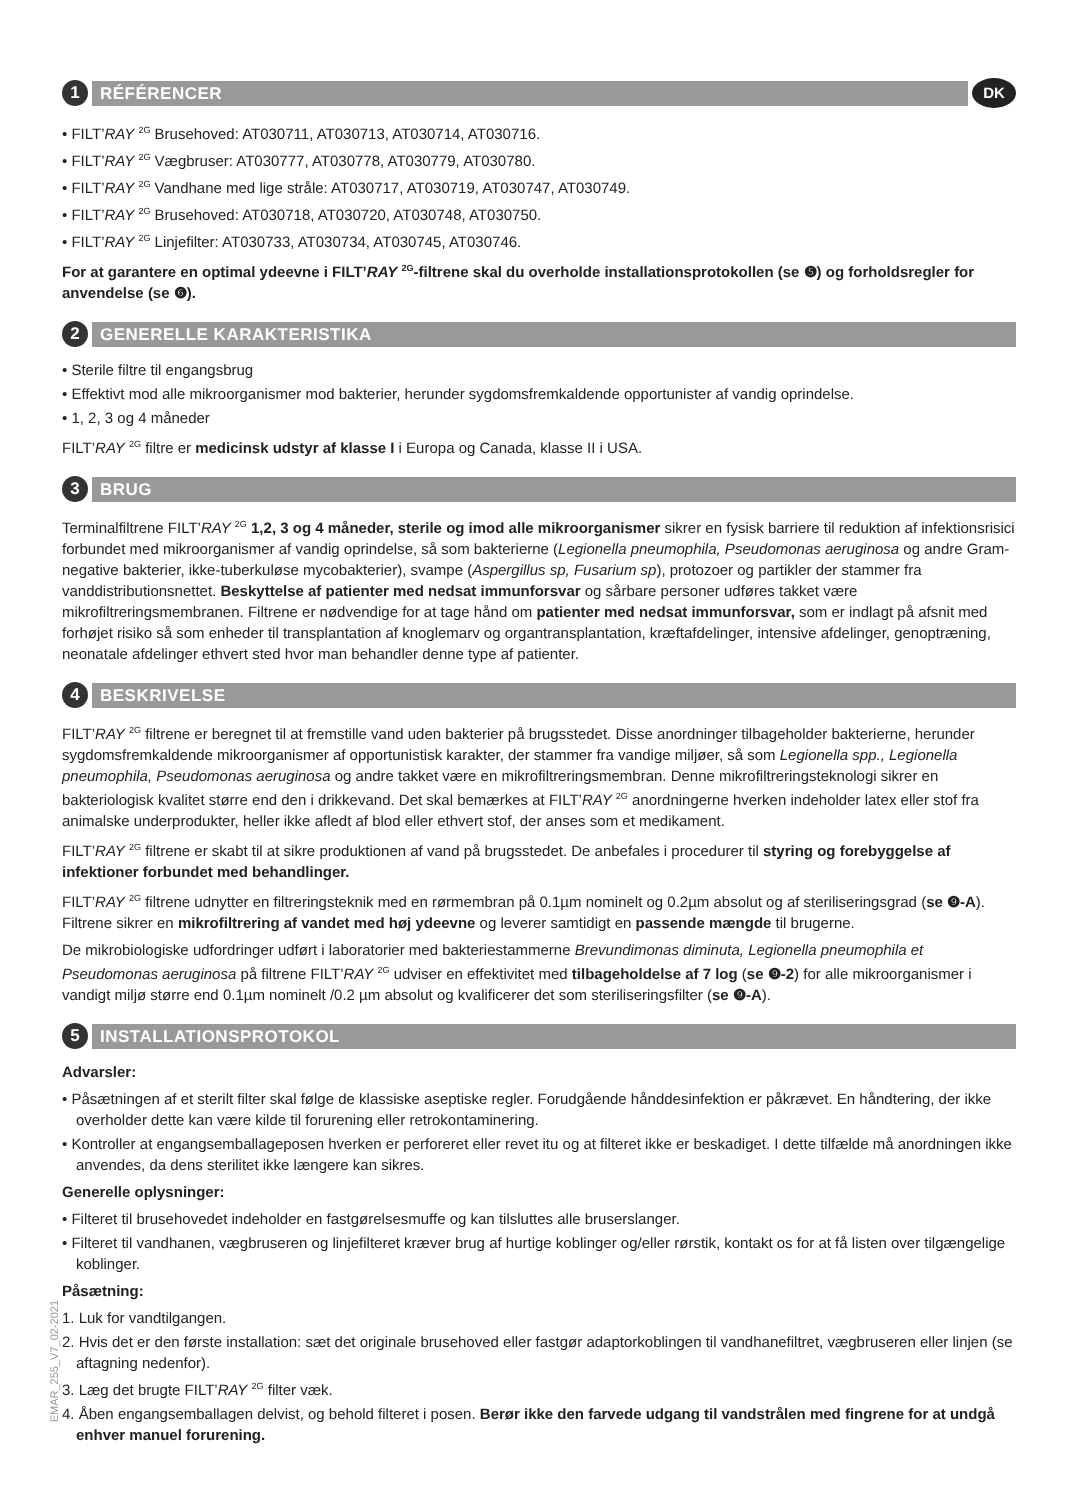1
RÉFÉRENCER
DK
• FILT’RAY <sup>2G</sup> Brusehoved: AT030711, AT030713, AT030714, AT030716.
• FILT’RAY <sup>2G</sup> Vægbruser: AT030777, AT030778, AT030779, AT030780.
• FILT’RAY <sup>2G</sup> Vandhane med lige stråle: AT030717, AT030719, AT030747, AT030749.
• FILT’RAY <sup>2G</sup> Brusehoved: AT030718, AT030720, AT030748, AT030750.
• FILT’RAY <sup>2G</sup> Linjefilter: AT030733, AT030734, AT030745, AT030746.
For at garantere en optimal ydeevne i FILT’RAY <sup>2G</sup>-filtrene skal du overholde installationsprotokollen (se ❺) og forholdsregler for anvendelse (se ❻).
2
GENERELLE KARAKTERISTIKA
• Sterile filtre til engangsbrug
• Effektivt mod alle mikroorganismer mod bakterier, herunder sygdomsfremkaldende opportunister af vandig oprindelse.
• 1, 2, 3 og 4 måneder
FILT’RAY <sup>2G</sup> filtre er medicinsk udstyr af klasse I i Europa og Canada, klasse II i USA.
3
BRUG
Terminalfiltrene FILT’RAY <sup>2G</sup> 1,2, 3 og 4 måneder, sterile og imod alle mikroorganismer sikrer en fysisk barriere til reduktion af infektionsrisici forbundet med mikroorganismer af vandig oprindelse, så som bakterierne (Legionella pneumophila, Pseudomonas aeruginosa og andre Gram-negative bakterier, ikke-tuberkuløse mycobakterier), svampe (Aspergillus sp, Fusarium sp), protozoer og partikler der stammer fra vanddistributionsnettet. Beskyttelse af patienter med nedsat immunforsvar og sårbare personer udføres takket være mikrofiltreringsmembranen. Filtrene er nødvendige for at tage hånd om patienter med nedsat immunforsvar, som er indlagt på afsnit med forhøjet risiko så som enheder til transplantation af knoglemarv og organtransplantation, kræftafdelinger, intensive afdelinger, genoptræning, neonatale afdelinger ethvert sted hvor man behandler denne type af patienter.
4
BESKRIVELSE
FILT’RAY <sup>2G</sup> filtrene er beregnet til at fremstille vand uden bakterier på brugsstedet. Disse anordninger tilbageholder bakterierne, herunder sygdomsfremkaldende mikroorganismer af opportunistisk karakter, der stammer fra vandige miljøer, så som Legionella spp., Legionella pneumophila, Pseudomonas aeruginosa og andre takket være en mikrofiltreringsmembran. Denne mikrofiltreringsteknologi sikrer en bakteriologisk kvalitet større end den i drikkevand. Det skal bemærkes at FILT’RAY <sup>2G</sup> anordningerne hverken indeholder latex eller stof fra animalske underprodukter, heller ikke afledt af blod eller ethvert stof, der anses som et medikament.
FILT’RAY <sup>2G</sup> filtrene er skabt til at sikre produktionen af vand på brugsstedet. De anbefales i procedurer til styring og forebyggelse af infektioner forbundet med behandlinger.
FILT’RAY <sup>2G</sup> filtrene udnytter en filtreringsteknik med en rørmembran på 0.1µm nominelt og 0.2µm absolut og af steriliseringsgrad (se ❾-A). Filtrene sikrer en mikrofiltrering af vandet med høj ydeevne og leverer samtidigt en passende mængde til brugerne.
De mikrobiologiske udfordringer udført i laboratorier med bakteriestammerne Brevundimonas diminuta, Legionella pneumophila et Pseudomonas aeruginosa på filtrene FILT’RAY <sup>2G</sup> udviser en effektivitet med tilbageholdelse af 7 log (se ❾-2) for alle mikroorganismer i vandigt miljø større end 0.1µm nominelt /0.2 µm absolut og kvalificerer det som steriliseringsfilter (se ❾-A).
5
INSTALLATIONSPROTOKOL
Advarsler:
• Påsætningen af et sterilt filter skal følge de klassiske aseptiske regler. Forudgående hånddesinfektion er påkrævet. En håndtering, der ikke overholder dette kan være kilde til forurening eller retrokontaminering.
• Kontroller at engangsemballageposen hverken er perforeret eller revet itu og at filteret ikke er beskadiget. I dette tilfælde må anordningen ikke anvendes, da dens sterilitet ikke længere kan sikres.
Generelle oplysninger:
• Filteret til brusehovedet indeholder en fastgørelsesmuffe og kan tilsluttes alle bruserslanger.
• Filteret til vandhanen, vægbruseren og linjefilteret kræver brug af hurtige koblinger og/eller rørstik, kontakt os for at få listen over tilgængelige koblinger.
Påsætning:
1. Luk for vandtilgangen.
2. Hvis det er den første installation: sæt det originale brusehoved eller fastgør adaptorkoblingen til vandhanefiltret, vægbruseren eller linjen (se aftagning nedenfor).
3. Læg det brugte FILT’RAY <sup>2G</sup> filter væk.
4. Åben engangsemballagen delvist, og behold filteret i posen. Berør ikke den farvede udgang til vandstrålen med fingrene for at undgå enhver manuel forurening.
EMAR_255_V7_02-2021